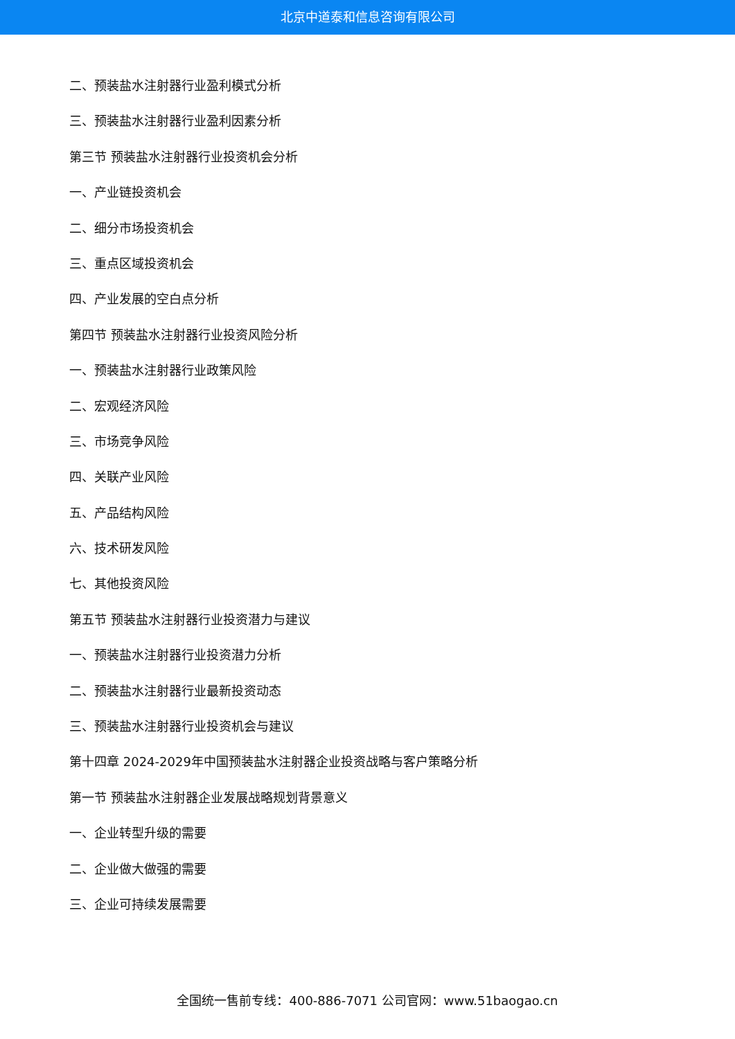北京中道泰和信息咨询有限公司
二、预装盐水注射器行业盈利模式分析
三、预装盐水注射器行业盈利因素分析
第三节 预装盐水注射器行业投资机会分析
一、产业链投资机会
二、细分市场投资机会
三、重点区域投资机会
四、产业发展的空白点分析
第四节 预装盐水注射器行业投资风险分析
一、预装盐水注射器行业政策风险
二、宏观经济风险
三、市场竞争风险
四、关联产业风险
五、产品结构风险
六、技术研发风险
七、其他投资风险
第五节 预装盐水注射器行业投资潜力与建议
一、预装盐水注射器行业投资潜力分析
二、预装盐水注射器行业最新投资动态
三、预装盐水注射器行业投资机会与建议
第十四章 2024-2029年中国预装盐水注射器企业投资战略与客户策略分析
第一节 预装盐水注射器企业发展战略规划背景意义
一、企业转型升级的需要
二、企业做大做强的需要
三、企业可持续发展需要
全国统一售前专线：400-886-7071 公司官网：www.51baogao.cn